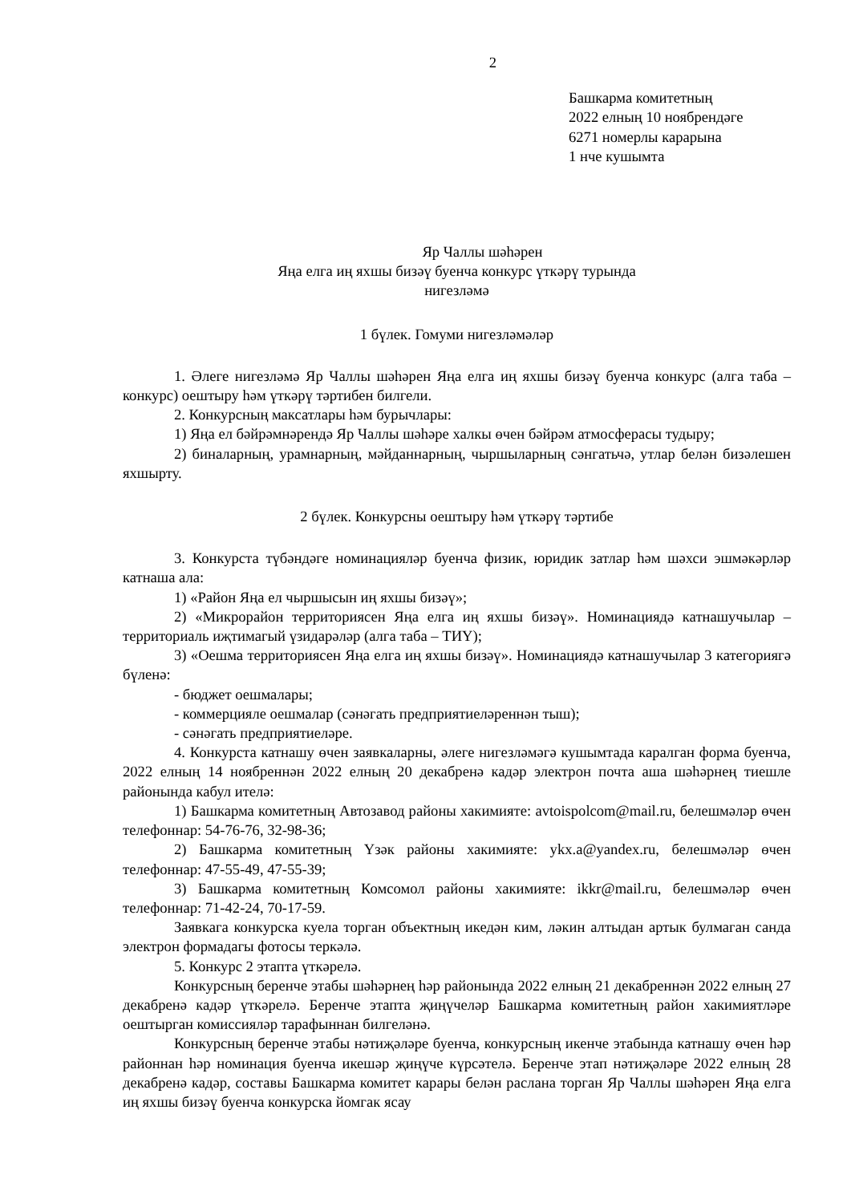2
Башкарма комитетның
2022 елның 10 ноябрендәге
6271 номерлы карарына
1 нче кушымта
Яр Чаллы шәһәрен
Яңа елга иң яхшы бизәү буенча конкурс үткәрү турында
нигезләмә
1 бүлек. Гомуми нигезләмәләр
1. Әлеге нигезләмә Яр Чаллы шәһәрен Яңа елга иң яхшы бизәү буенча конкурс (алга таба – конкурс) оештыру һәм үткәрү тәртибен билгели.
2. Конкурсның максатлары һәм бурычлары:
1) Яңа ел бәйрәмнәрендә Яр Чаллы шәһәре халкы өчен бәйрәм атмосферасы тудыру;
2) биналарның, урамнарның, мәйданнарның, чыршыларның сәнгатьчә, утлар белән бизәлешен яхшырту.
2 бүлек. Конкурсны оештыру һәм үткәрү тәртибе
3. Конкурста түбәндәге номинацияләр буенча физик, юридик затлар һәм шәхси эшмәкәрләр катнаша ала:
1) «Район Яңа ел чыршысын иң яхшы бизәү»;
2) «Микрорайон территориясен Яңа елга иң яхшы бизәү». Номинациядә катнашучылар – территориаль иҗтимагый үзидарәләр (алга таба – ТИҮ);
3) «Оешма территориясен Яңа елга иң яхшы бизәү». Номинациядә катнашучылар 3 категориягә бүленә:
- бюджет оешмалары;
- коммерцияле оешмалар (сәнәгать предприятиеләреннән тыш);
- сәнәгать предприятиеләре.
4. Конкурста катнашу өчен заявкаларны, әлеге нигезләмәгә кушымтада каралган форма буенча, 2022 елның 14 ноябреннән 2022 елның 20 декабренә кадәр электрон почта аша шәһәрнең тиешле районында кабул ителә:
1) Башкарма комитетның Автозавод районы хакимияте: avtoispolcom@mail.ru, белешмәләр өчен телефоннар: 54-76-76, 32-98-36;
2) Башкарма комитетның Үзәк районы хакимияте: ykx.a@yandex.ru, белешмәләр өчен телефоннар: 47-55-49, 47-55-39;
3) Башкарма комитетның Комсомол районы хакимияте: ikkr@mail.ru, белешмәләр өчен телефоннар: 71-42-24, 70-17-59.
Заявкага конкурска куела торган объектның икедән ким, ләкин алтыдан артык булмаган санда электрон формадагы фотосы теркәлә.
5. Конкурс 2 этапта үткәрелә.
Конкурсның беренче этабы шәһәрнең һәр районында 2022 елның 21 декабреннән 2022 елның 27 декабренә кадәр үткәрелә. Беренче этапта җиңүчеләр Башкарма комитетның район хакимиятләре оештырган комиссияләр тарафыннан билгеләнә.
Конкурсның беренче этабы нәтиҗәләре буенча, конкурсның икенче этабында катнашу өчен һәр районнан һәр номинация буенча икешәр җиңүче күрсәтелә. Беренче этап нәтиҗәләре 2022 елның 28 декабренә кадәр, составы Башкарма комитет карары белән раслана торган Яр Чаллы шәһәрен Яңа елга иң яхшы бизәү буенча конкурска йомгак ясау